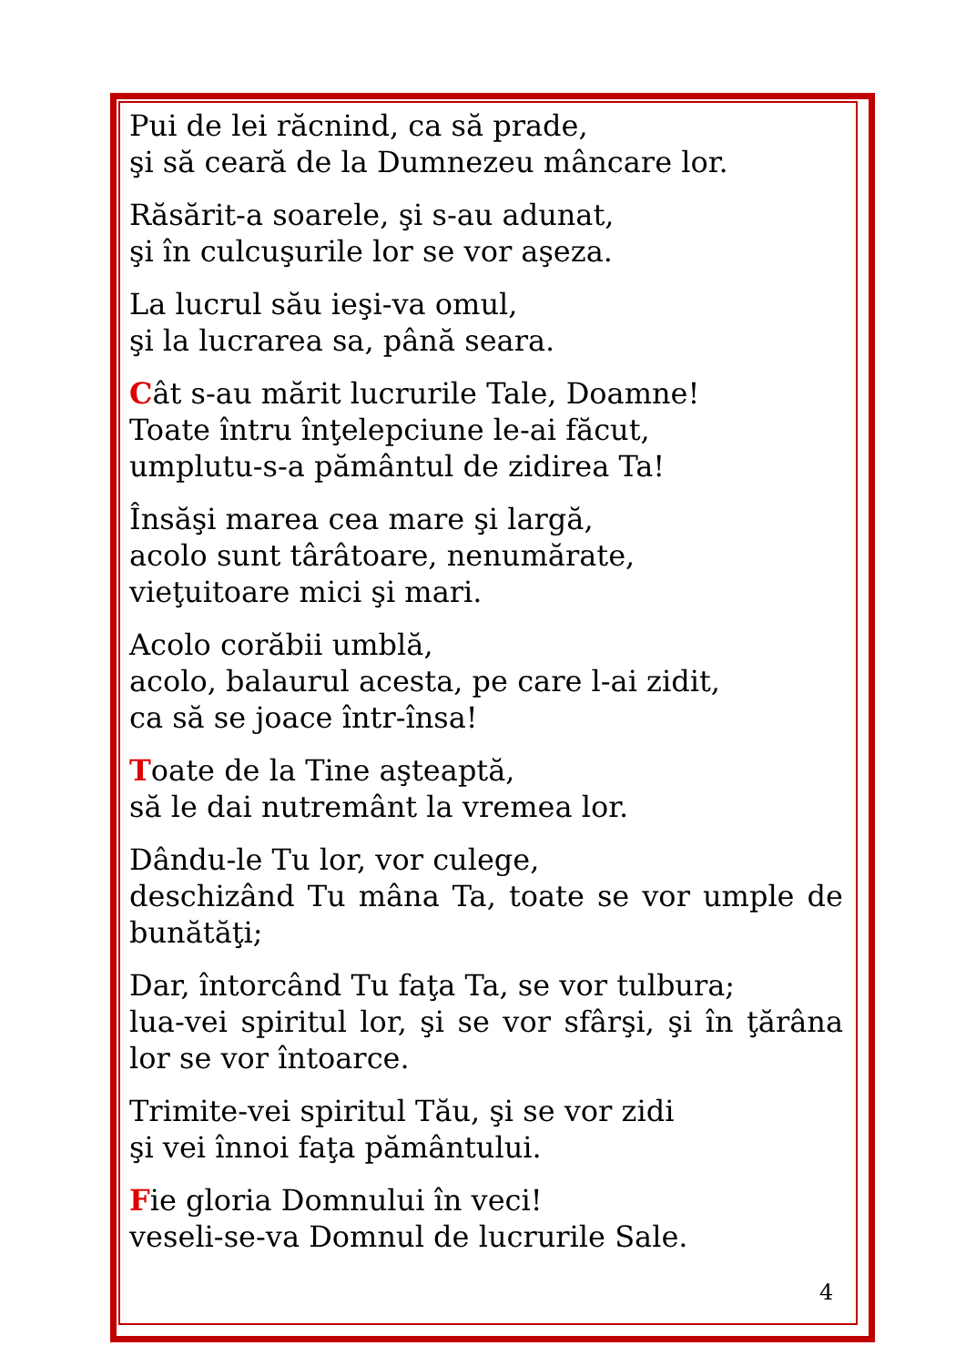Pui de lei răcnind, ca să prade,
şi să ceară de la Dumnezeu mâncare lor.
Răsărit-a soarele, şi s-au adunat,
şi în culcuşurile lor se vor aşeza.
La lucrul său ieşi-va omul,
şi la lucrarea sa, până seara.
Cât s-au mărit lucrurile Tale, Doamne!
Toate întru înţelepciune le-ai făcut,
umplutu-s-a pământul de zidirea Ta!
Însăşi marea cea mare şi largă,
acolo sunt târâtoare, nenumărate,
vieţuitoare mici şi mari.
Acolo corăbii umblă,
acolo, balaurul acesta, pe care l-ai zidit,
ca să se joace într-însa!
Toate de la Tine aşteaptă,
să le dai nutremânt la vremea lor.
Dându-le Tu lor, vor culege,
deschizând Tu mâna Ta, toate se vor umple de bunătăţi;
Dar, întorcând Tu faţa Ta, se vor tulbura;
lua-vei spiritul lor, şi se vor sfârşi, şi în ţărâna lor se vor întoarce.
Trimite-vei spiritul Tău, şi se vor zidi
şi vei înnoi faţa pământului.
Fie gloria Domnului în veci!
veseli-se-va Domnul de lucrurile Sale.
4